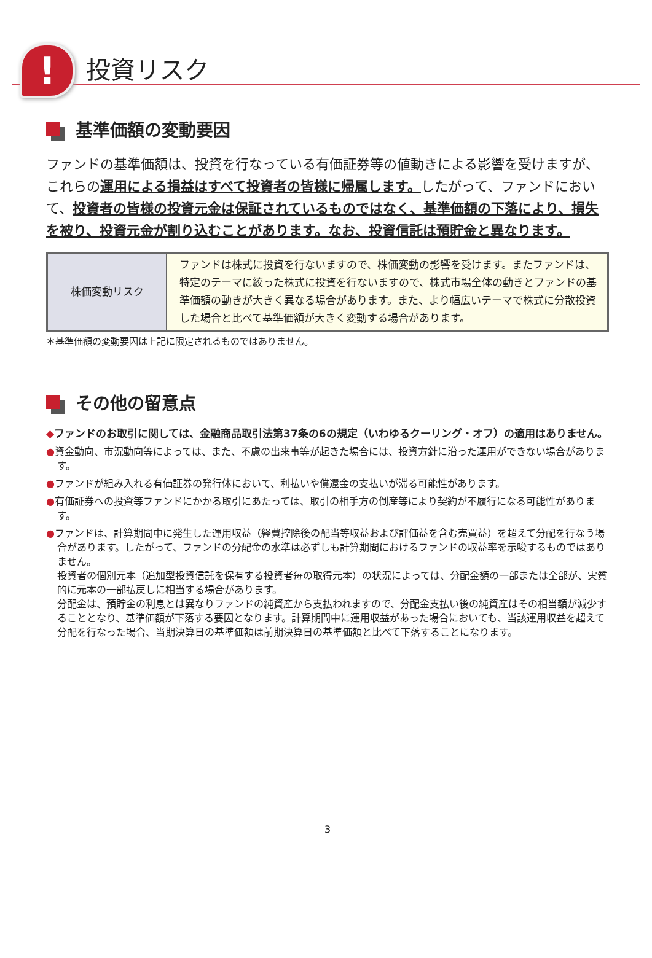!
投資リスク
基準価額の変動要因
ファンドの基準価額は、投資を行なっている有価証券等の値動きによる影響を受けますが、これらの運用による損益はすべて投資者の皆様に帰属します。したがって、ファンドにおいて、投資者の皆様の投資元金は保証されているものではなく、基準価額の下落により、損失を被り、投資元金が割り込むことがあります。なお、投資信託は預貯金と異なります。
| 株価変動リスク | ファンドは株式に投資を行ないますので、株価変動の影響を受けます。またファンドは、特定のテーマに絞った株式に投資を行ないますので、株式市場全体の動きとファンドの基準価額の動きが大きく異なる場合があります。また、より幅広いテーマで株式に分散投資した場合と比べて基準価額が大きく変動する場合があります。 |
＊基準価額の変動要因は上記に限定されるものではありません。
その他の留意点
◆ファンドのお取引に関しては、金融商品取引法第37条の6の規定（いわゆるクーリング・オフ）の適用はありません。
●資金動向、市況動向等によっては、また、不慮の出来事等が起きた場合には、投資方針に沿った運用ができない場合があります。
●ファンドが組み入れる有価証券の発行体において、利払いや償還金の支払いが滞る可能性があります。
●有価証券への投資等ファンドにかかる取引にあたっては、取引の相手方の倒産等により契約が不履行になる可能性があります。
●ファンドは、計算期間中に発生した運用収益（経費控除後の配当等収益および評価益を含む売買益）を超えて分配を行なう場合があります。したがって、ファンドの分配金の水準は必ずしも計算期間におけるファンドの収益率を示唆するものではありません。
投資者の個別元本（追加型投資信託を保有する投資者毎の取得元本）の状況によっては、分配金額の一部または全部が、実質的に元本の一部払戻しに相当する場合があります。
分配金は、預貯金の利息とは異なりファンドの純資産から支払われますので、分配金支払い後の純資産はその相当額が減少することとなり、基準価額が下落する要因となります。計算期間中に運用収益があった場合においても、当該運用収益を超えて分配を行なった場合、当期決算日の基準価額は前期決算日の基準価額と比べて下落することになります。
3